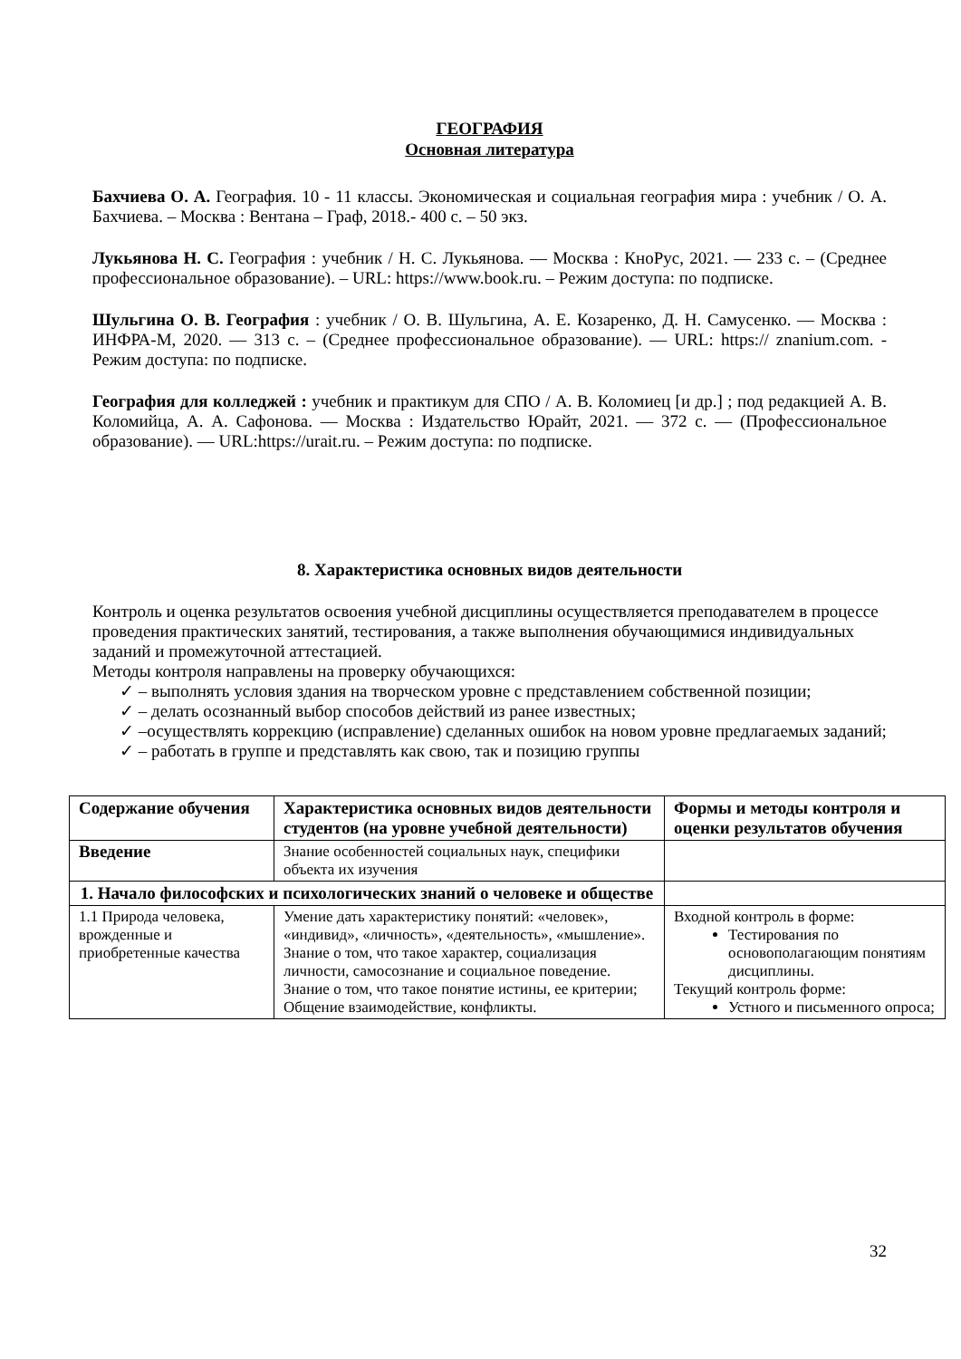ГЕОГРАФИЯ
Основная литература
Бахчиева О. А. География. 10 - 11 классы. Экономическая и социальная география мира : учебник / О. А. Бахчиева. – Москва : Вентана – Граф, 2018.- 400 с. – 50 экз.
Лукьянова Н. С. География : учебник / Н. С. Лукьянова. — Москва : КноРус, 2021. — 233 с. – (Среднее профессиональное образование). – URL: https://www.book.ru. – Режим доступа: по подписке.
Шульгина О. В. География : учебник / О. В. Шульгина, А. Е. Козаренко, Д. Н. Самусенко. — Москва : ИНФРА-М, 2020. — 313 с. – (Среднее профессиональное образование). — URL: https:// znanium.com. - Режим доступа: по подписке.
География для колледжей : учебник и практикум для СПО / А. В. Коломиец [и др.] ; под редакцией А. В. Коломийца, А. А. Сафонова. — Москва : Издательство Юрайт, 2021. — 372 с. — (Профессиональное образование). — URL:https://urait.ru. – Режим доступа: по подписке.
8. Характеристика основных видов деятельности
Контроль и оценка результатов освоения учебной дисциплины осуществляется преподавателем в процессе проведения практических занятий, тестирования, а также выполнения обучающимися индивидуальных заданий и промежуточной аттестацией.
Методы контроля направлены на проверку обучающихся:
✓ – выполнять условия здания на творческом уровне с представлением собственной позиции;
✓ – делать осознанный выбор способов действий из ранее известных;
✓ –осуществлять коррекцию (исправление) сделанных ошибок на новом уровне предлагаемых заданий;
✓ – работать в группе и представлять как свою, так и позицию группы
| Содержание обучения | Характеристика основных видов деятельности студентов (на уровне учебной деятельности) | Формы и методы контроля и оценки результатов обучения |
| --- | --- | --- |
| Введение | Знание особенностей социальных наук, специфики объекта их изучения | |
| 1. Начало философских и психологических знаний о человеке и обществе | | |
| 1.1 Природа человека, врожденные и приобретенные качества | Умение дать характеристику понятий: «человек», «индивид», «личность», «деятельность», «мышление». Знание о том, что такое характер, социализация личности, самосознание и социальное поведение. Знание о том, что такое понятие истины, ее критерии; Общение взаимодействие, конфликты. | Входной контроль в форме: Тестирования по основополагающим понятиям дисциплины. Текущий контроль форме: Устного и письменного опроса; |
32